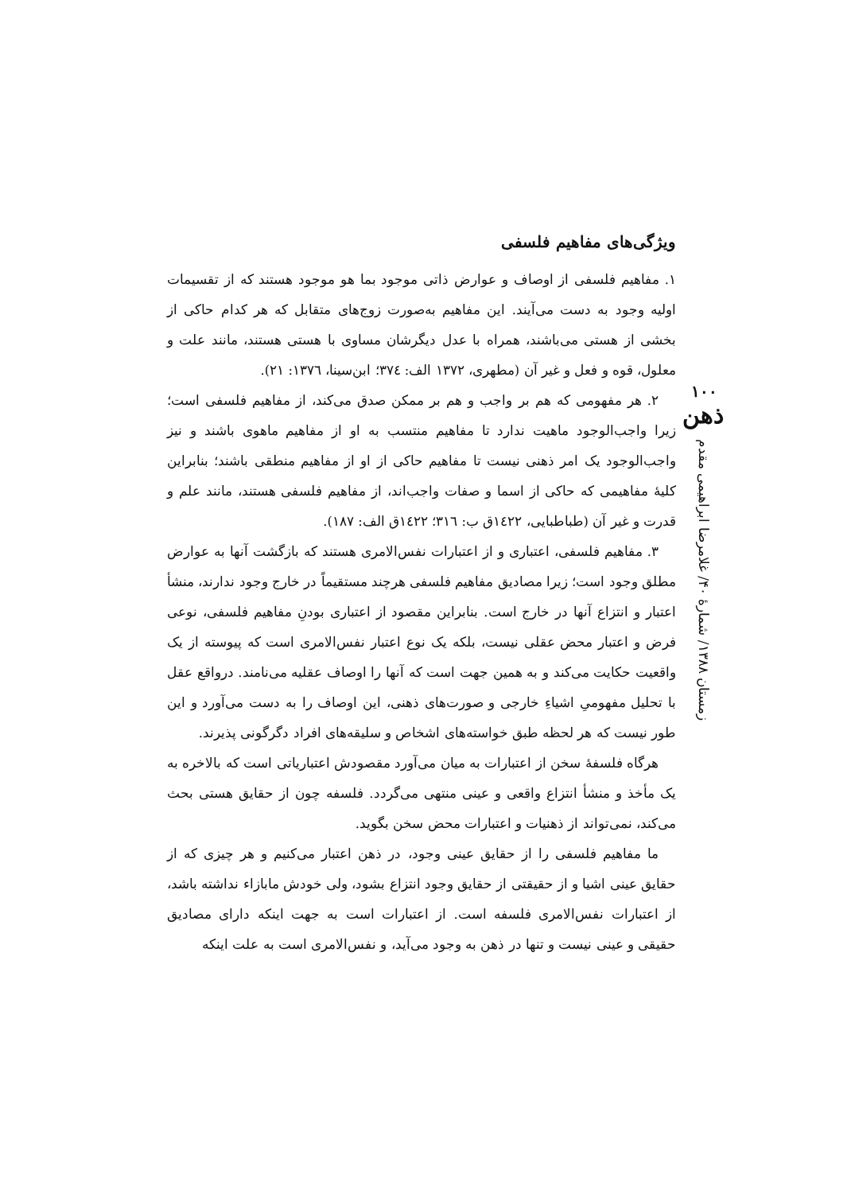۱۰۰
ذهن
زمستان ۱۳۸۸/ شمارهٔ ۴۰/ غلامرضا ابراهیمی مقدم
ویژگی‌های مفاهیم فلسفی
۱. مفاهیم فلسفی از اوصاف و عوارض ذاتی موجود بما هو موجود هستند که از تقسیمات اولیه وجود به دست می‌آیند. این مفاهیم به‌صورت زوج‌های متقابل که هر کدام حاکی از بخشی از هستی می‌باشند، همراه با عدل دیگرشان مساوی با هستی هستند، مانند علت و معلول، قوه و فعل و غیر آن (مطهری، ۱۳۷۲ الف: ۳۷٤؛ ابن‌سینا، ۱۳۷٦: ۲۱).
۲. هر مفهومی که هم بر واجب و هم بر ممکن صدق می‌کند، از مفاهیم فلسفی است؛ زیرا واجب‌الوجود ماهیت ندارد تا مفاهیم منتسب به او از مفاهیم ماهوی باشند و نیز واجب‌الوجود یک امر ذهنی نیست تا مفاهیم حاکی از او از مفاهیم منطقی باشند؛ بنابراین کلیهٔ مفاهیمی که حاکی از اسما و صفات واجب‌اند، از مفاهیم فلسفی هستند، مانند علم و قدرت و غیر آن (طباطبایی، ۱٤۲۲ق ب: ۳۱٦؛ ۱٤۲۲ق الف: ۱۸۷).
۳. مفاهیم فلسفی، اعتباری و از اعتبارات نفس‌الامری هستند که بازگشت آنها به عوارض مطلق وجود است؛ زیرا مصادیق مفاهیم فلسفی هرچند مستقیماً در خارج وجود ندارند، منشأ اعتبار و انتزاع آنها در خارج است. بنابراین مقصود از اعتباری بودنِ مفاهیم فلسفی، نوعی فرض و اعتبار محض عقلی نیست، بلکه یک نوع اعتبار نفس‌الامری است که پیوسته از یک واقعیت حکایت می‌کند و به همین جهت است که آنها را اوصاف عقلیه می‌نامند. درواقع عقل با تحلیل مفهومیِ اشیاءِ خارجی و صورت‌های ذهنی، این اوصاف را به دست می‌آورد و این طور نیست که هر لحظه طبق خواسته‌های اشخاص و سلیقه‌های افراد دگرگونی پذیرند.
هرگاه فلسفهٔ سخن از اعتبارات به میان می‌آورد مقصودش اعتبارياتی است که بالاخره به یک مأخذ و منشأ انتزاع واقعی و عینی منتهی می‌گردد. فلسفه چون از حقایق هستی بحث می‌کند، نمی‌تواند از ذهنیات و اعتبارات محض سخن بگوید.
ما مفاهیم فلسفی را از حقایق عینی وجود، در ذهن اعتبار می‌کنیم و هر چیزی که از حقایق عینی اشیا و از حقیقتی از حقایق وجود انتزاع بشود، ولی خودش مابازاء نداشته باشد، از اعتبارات نفس‌الامری فلسفه است. از اعتبارات است به جهت اینکه دارای مصادیق حقیقی و عینی نیست و تنها در ذهن به وجود می‌آید، و نفس‌الامری است به علت اینکه